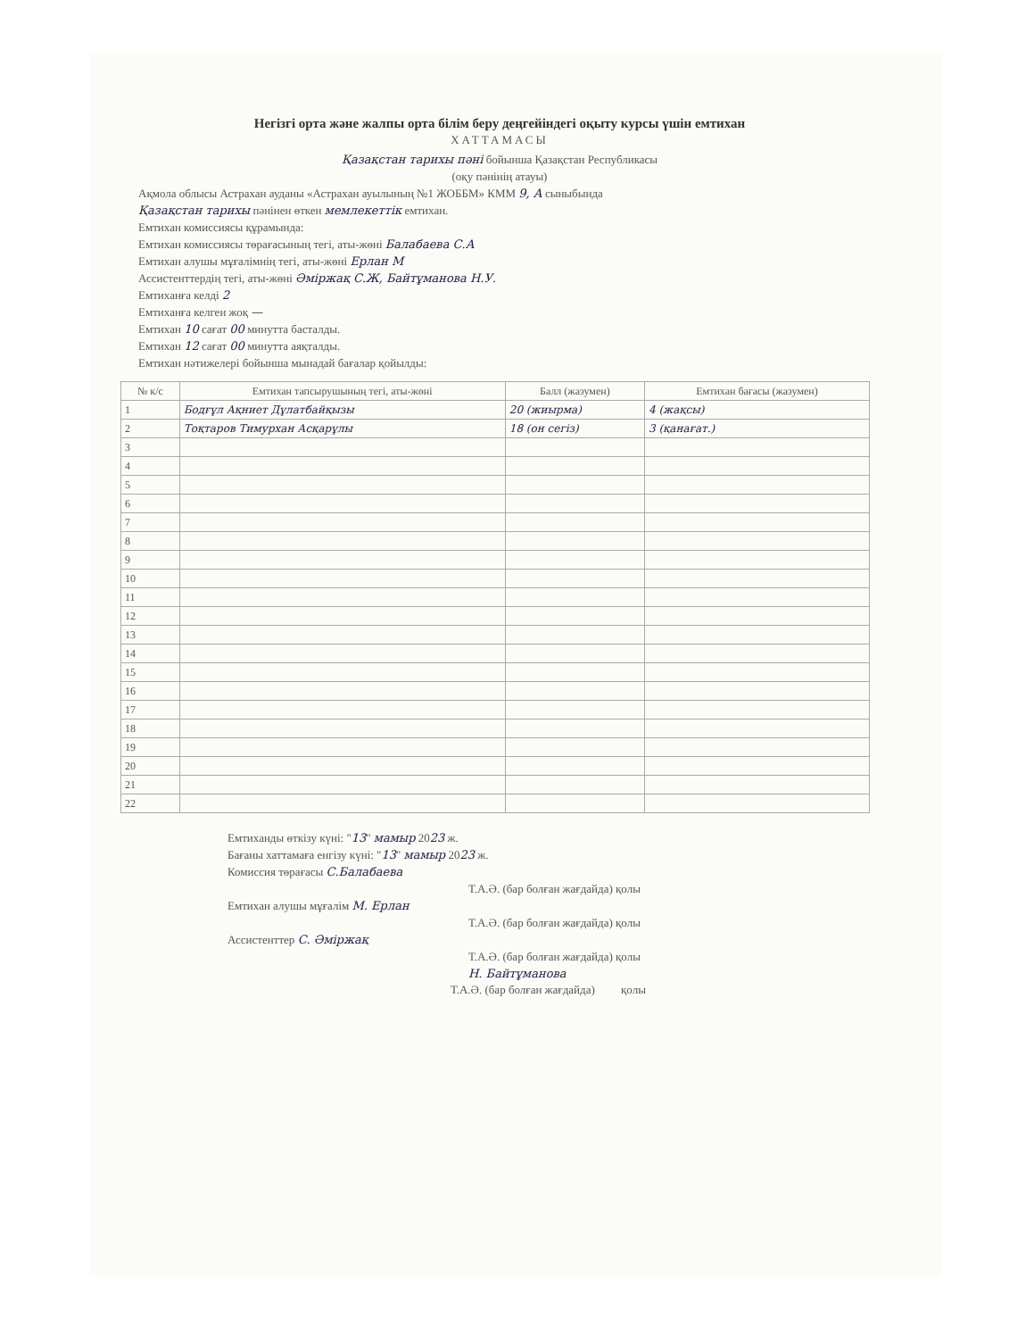Негізгі орта және жалпы орта білім беру деңгейіндегі оқыту курсы үшін емтихан
ХАТТАМАСЫ
Қазақстан тарихы пәні бойынша Қазақстан Республикасы
(оқу пәнінің атауы)
Ақмола облысы Астрахан ауданы «Астрахан ауылының №1 ЖОББМ» КММ 9, А сыныбында
Қазақстан тарихы пәнінен өткен мемлекеттік емтихан.
Емтихан комиссиясы құрамында:
Емтихан комиссиясы төрағасының тегі, аты-жөні Балабаева С.А
Емтихан алушы мұғалімнің тегі, аты-жөні Ерлан М
Ассистенттердің тегі, аты-жөні Әміржақ С.Ж, Байтұманова Н.У.
Емтиханға келді 2
Емтиханға келген жоқ —
Емтихан 10 сағат 00 минутта басталды.
Емтихан 12 сағат 00 минутта аяқталды.
Емтихан нәтижелері бойынша мынадай бағалар қойылды:
| № к/с | Емтихан тапсырушының тегі, аты-жөні | Балл (жазумен) | Емтихан бағасы (жазумен) |
| --- | --- | --- | --- |
| 1 | Бодғұл Ақниет Дұлатбайқызы | 20 (жиырма) | 4 (жақсы) |
| 2 | Тоқтаров Тимурхан Асқарұлы | 18 (он сегіз) | 3 (қанағат.) |
| 3 | | | |
| 4 | | | |
| 5 | | | |
| 6 | | | |
| 7 | | | |
| 8 | | | |
| 9 | | | |
| 10 | | | |
| 11 | | | |
| 12 | | | |
| 13 | | | |
| 14 | | | |
| 15 | | | |
| 16 | | | |
| 17 | | | |
| 18 | | | |
| 19 | | | |
| 20 | | | |
| 21 | | | |
| 22 | | | |
Емтиханды өткізу күні: "13" мамыр 2023 ж.
Бағаны хаттамаға енгізу күні: "13" мамыр 2023 ж.
Комиссия төрағасы С.Балабаева
Т.А.Ә. (бар болған жағдайда) қолы
Емтихан алушы мұғалім М. Ерлан
Т.А.Ә. (бар болған жағдайда) қолы
Ассистенттер С. Әміржақ
Т.А.Ә. (бар болған жағдайда) қолы
Н. Байтұманова
Т.А.Ә. (бар болған жағдайда) қолы